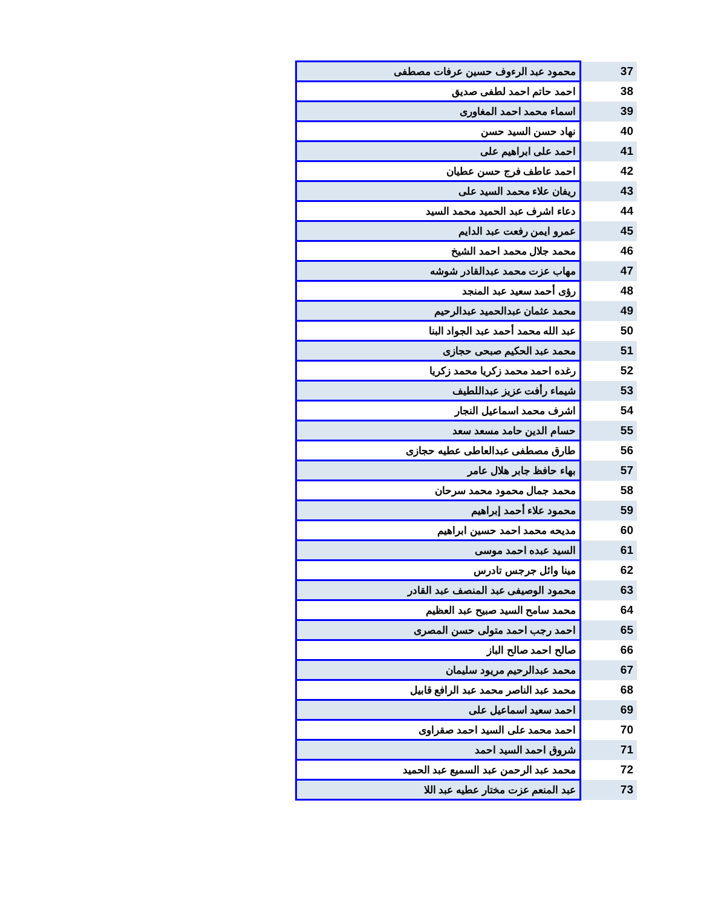| 37 | محمود عبد الرءوف حسين عرفات مصطفى |
| 38 | احمد حاتم احمد لطفى صديق |
| 39 | اسماء محمد احمد المغاورى |
| 40 | نهاد حسن السيد حسن |
| 41 | احمد على ابراهيم على |
| 42 | احمد عاطف فرج حسن عطيان |
| 43 | ريفان علاء محمد السيد على |
| 44 | دعاء اشرف عبد الحميد محمد السيد |
| 45 | عمرو ايمن رفعت عبد الدايم |
| 46 | محمد جلال محمد احمد الشيخ |
| 47 | مهاب عزت محمد عبدالقادر شوشه |
| 48 | رؤى أحمد سعيد عبد المنجد |
| 49 | محمد عثمان عبدالحميد عبدالرحيم |
| 50 | عبد الله محمد أحمد عبد الجواد البنا |
| 51 | محمد عبد الحكيم صبحى حجازى |
| 52 | رغده احمد محمد زكريا محمد زكريا |
| 53 | شيماء رأفت عزيز عبداللطيف |
| 54 | اشرف محمد اسماعيل النجار |
| 55 | حسام الدين حامد مسعد سعد |
| 56 | طارق مصطفى عبدالعاطى عطيه حجازى |
| 57 | بهاء حافظ جابر هلال عامر |
| 58 | محمد جمال محمود محمد سرحان |
| 59 | محمود علاء أحمد إبراهيم |
| 60 | مديحه محمد احمد حسين ابراهيم |
| 61 | السيد عبده احمد موسى |
| 62 | مينا وائل جرجس تادرس |
| 63 | محمود الوصيفى عبد المنصف عبد القادر |
| 64 | محمد سامح السيد صبيح عبد العظيم |
| 65 | احمد رجب احمد متولى حسن المصرى |
| 66 | صالح احمد صالح الباز |
| 67 | محمد عبدالرحيم مريود سليمان |
| 68 | محمد عبد الناصر محمد عبد الرافع قابيل |
| 69 | احمد سعيد اسماعيل على |
| 70 | احمد محمد على السيد احمد صقراوى |
| 71 | شروق احمد السيد احمد |
| 72 | محمد عبد الرحمن عبد السميع عبد الحميد |
| 73 | عبد المنعم عزت مختار عطيه عبد اللا |